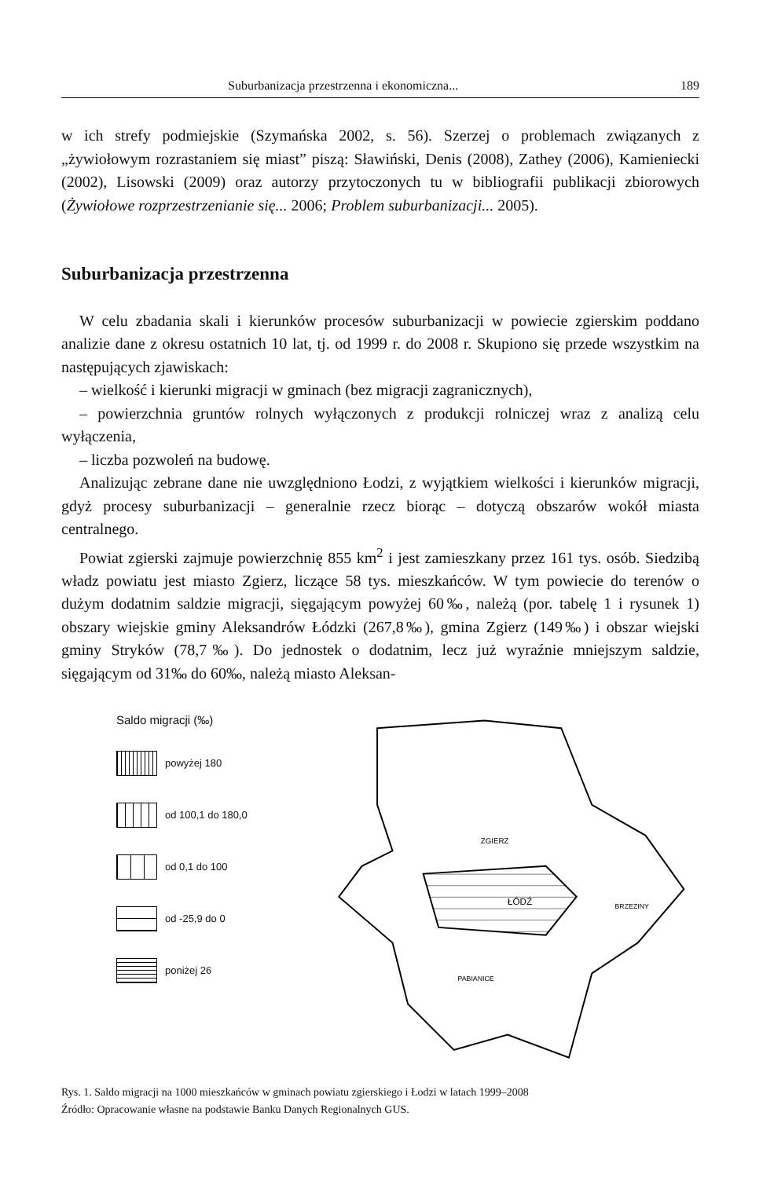Suburbanizacja przestrzenna i ekonomiczna... 189
w ich strefy podmiejskie (Szymańska 2002, s. 56). Szerzej o problemach związanych z „żywiołowym rozrastaniem się miast” piszą: Sławiński, Denis (2008), Zathey (2006), Kamieniecki (2002), Lisowski (2009) oraz autorzy przytoczonych tu w bibliografii publikacji zbiorowych (Żywiołowe rozprzestrzenianie się... 2006; Problem suburbanizacji... 2005).
Suburbanizacja przestrzenna
W celu zbadania skali i kierunków procesów suburbanizacji w powiecie zgierskim poddano analizie dane z okresu ostatnich 10 lat, tj. od 1999 r. do 2008 r. Skupiono się przede wszystkim na następujących zjawiskach:
– wielkość i kierunki migracji w gminach (bez migracji zagranicznych),
– powierzchnia gruntów rolnych wyłączonych z produkcji rolniczej wraz z analizą celu wyłączenia,
– liczba pozwoleń na budowę.
Analizując zebrane dane nie uwzględniono Łodzi, z wyjątkiem wielkości i kierunków migracji, gdyż procesy suburbanizacji – generalnie rzecz biorąc – dotyczą obszarów wokół miasta centralnego.
Powiat zgierski zajmuje powierzchnię 855 km<sup>2</sup> i jest zamieszkany przez 161 tys. osób. Siedzibą władz powiatu jest miasto Zgierz, liczące 58 tys. mieszkańców. W tym powiecie do terenów o dużym dodatnim saldzie migracji, sięgającym powyżej 60‰, należą (por. tabelę 1 i rysunek 1) obszary wiejskie gminy Aleksandrów Łódzki (267,8‰), gmina Zgierz (149‰) i obszar wiejski gminy Stryków (78,7‰). Do jednostek o dodatnim, lecz już wyraźnie mniejszym saldzie, sięgającym od 31‰ do 60‰, należą miasto Aleksan-
Saldo migracji (‰)
powyżej 180
od 100,1 do 180,0
od 0,1 do 100
od -25,9 do 0
poniżej 26
ŁÓDŹ
ZGIERZ
BRZEZINY
PABIANICE
Rys. 1. Saldo migracji na 1000 mieszkańców w gminach powiatu zgierskiego i Łodzi w latach 1999–2008
Źródło: Opracowanie własne na podstawie Banku Danych Regionalnych GUS.